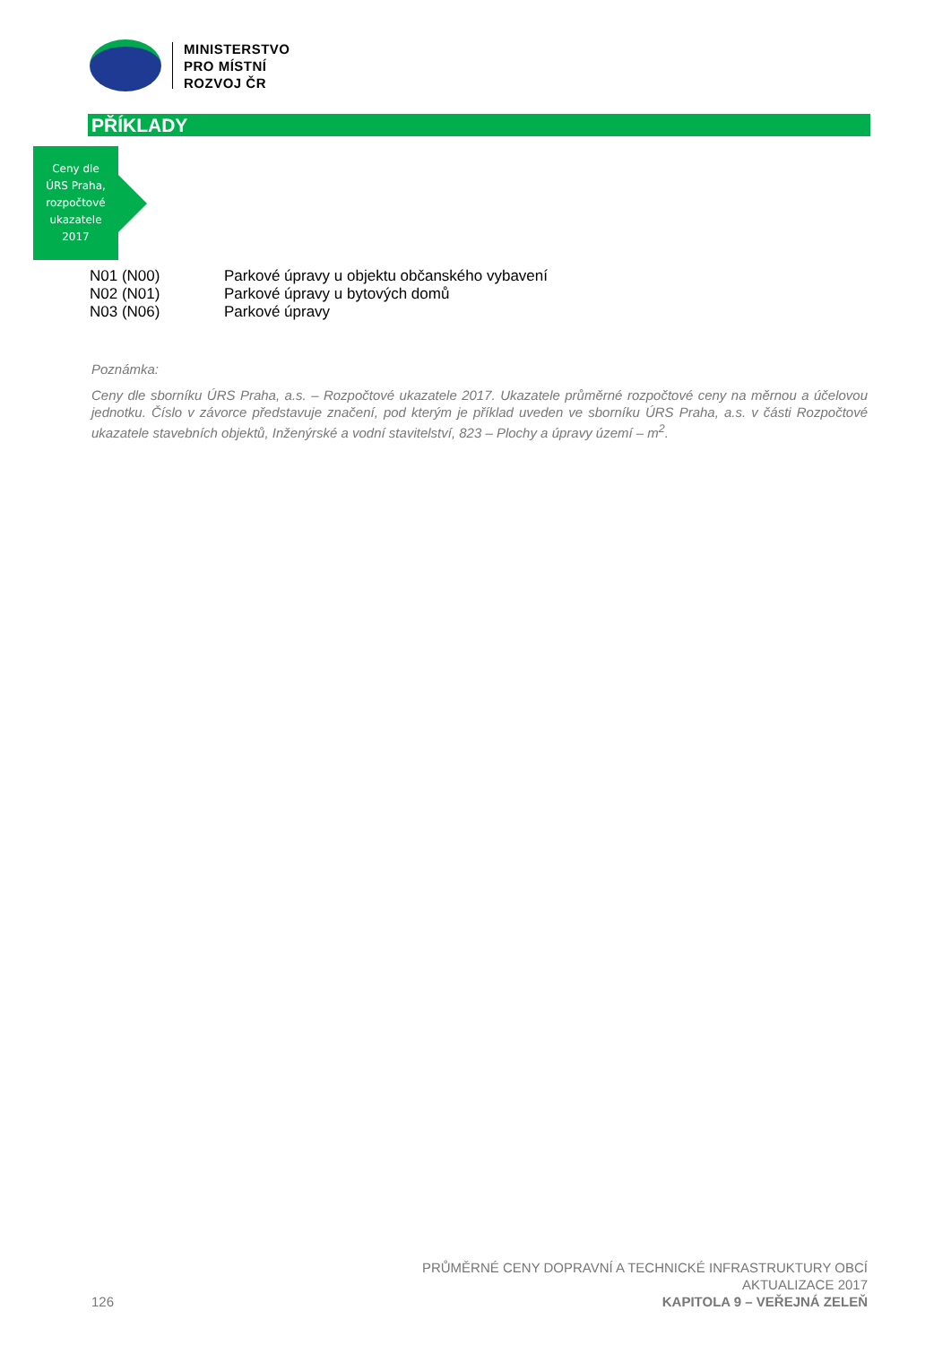MINISTERSTVO
PRO MÍSTNÍ
ROZVOJ ČR
PŘÍKLADY
Ceny dle
ÚRS Praha,
rozpočtové
ukazatele
2017
| N01 (N00) | Parkové úpravy u objektu občanského vybavení |
| N02 (N01) | Parkové úpravy u bytových domů |
| N03 (N06) | Parkové úpravy |
Poznámka:
Ceny dle sborníku ÚRS Praha, a.s. – Rozpočtové ukazatele 2017. Ukazatele průměrné rozpočtové ceny na měrnou a účelovou jednotku. Číslo v závorce představuje značení, pod kterým je příklad uveden ve sborníku ÚRS Praha, a.s. v části Rozpočtové ukazatele stavebních objektů, Inženýrské a vodní stavitelství, 823 – Plochy a úpravy území – m<sup>2</sup>.
126
PRŮMĚRNÉ CENY DOPRAVNÍ A TECHNICKÉ INFRASTRUKTURY OBCÍ
AKTUALIZACE 2017
KAPITOLA 9 – VEŘEJNÁ ZELEŇ